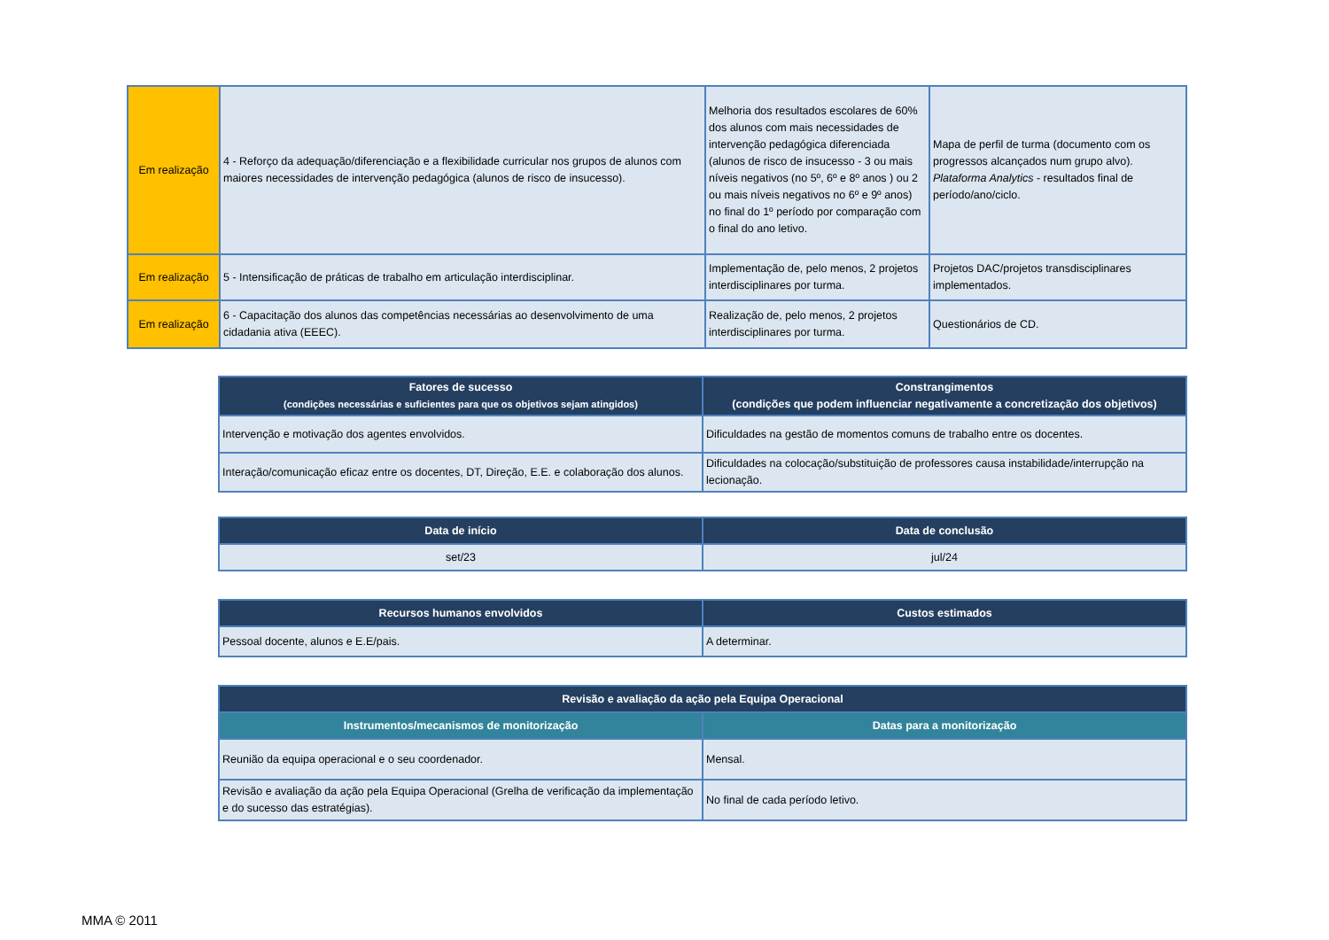| Em realização | 4 - Reforço da adequação/diferenciação e a flexibilidade curricular nos grupos de alunos com maiores necessidades de intervenção pedagógica (alunos de risco de insucesso). | Melhoria dos resultados escolares de 60% dos alunos com mais necessidades de intervenção pedagógica diferenciada (alunos de risco de insucesso - 3 ou mais níveis negativos (no 5º, 6º e 8º anos ) ou 2 ou mais níveis negativos no 6º e 9º anos) no final do 1º período por comparação com o final do ano letivo. | Mapa de perfil de turma (documento com os progressos alcançados num grupo alvo). Plataforma Analytics - resultados final de período/ano/ciclo. |
| Em realização | 5 - Intensificação de práticas de trabalho em articulação interdisciplinar. | Implementação de, pelo menos, 2 projetos interdisciplinares por turma. | Projetos DAC/projetos transdisciplinares implementados. |
| Em realização | 6 - Capacitação dos alunos das competências necessárias ao desenvolvimento de uma cidadania ativa (EEEC). | Realização de, pelo menos, 2 projetos interdisciplinares por turma. | Questionários de CD. |
| Fatores de sucesso (condições necessárias e suficientes para que os objetivos sejam atingidos) | Constrangimentos (condições que podem influenciar negativamente a concretização dos objetivos) |
| --- | --- |
| Intervenção e motivação dos agentes envolvidos. | Dificuldades na gestão de momentos comuns de trabalho entre os docentes. |
| Interação/comunicação eficaz entre os docentes, DT, Direção, E.E. e colaboração dos alunos. | Dificuldades na colocação/substituição de professores causa instabilidade/interrupção na lecionação. |
| Data de início | Data de conclusão |
| --- | --- |
| set/23 | jul/24 |
| Recursos humanos envolvidos | Custos estimados |
| --- | --- |
| Pessoal docente, alunos e E.E/pais. | A determinar. |
| Revisão e avaliação da ação pela Equipa Operacional | |
| --- | --- |
| Instrumentos/mecanismos de monitorização | Datas para a monitorização |
| Reunião da equipa operacional e o seu coordenador. | Mensal. |
| Revisão e avaliação da ação pela Equipa Operacional (Grelha de verificação da implementação e do sucesso das estratégias). | No final de cada período letivo. |
MMA © 2011